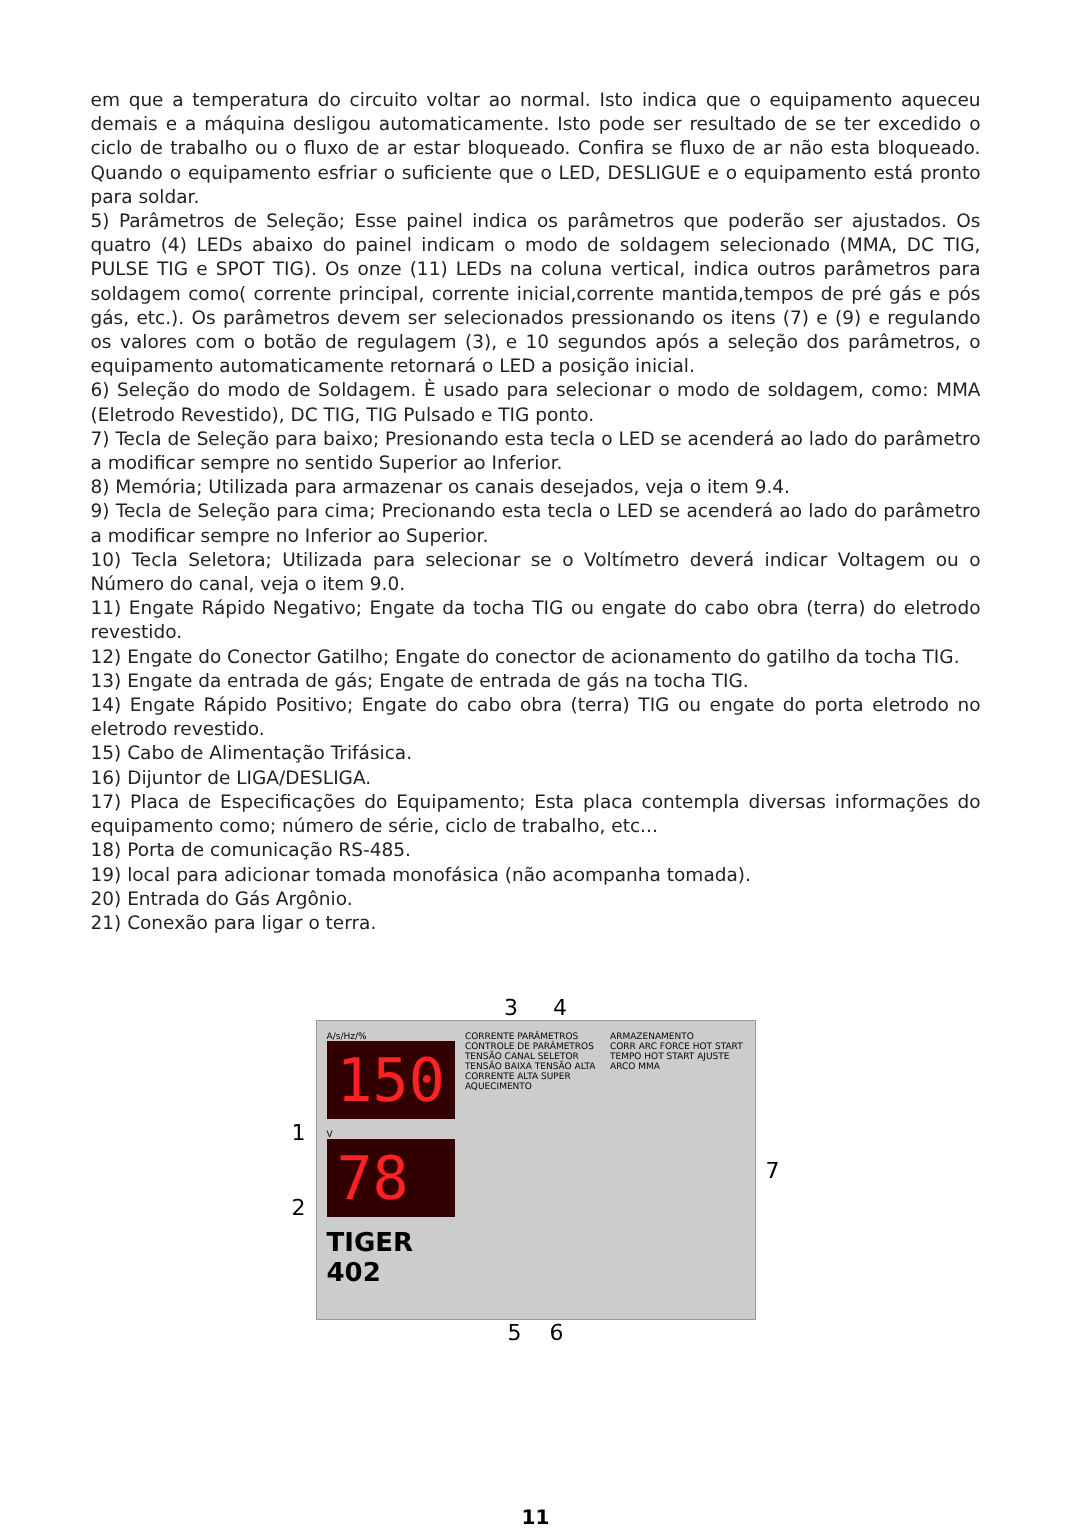em que a temperatura do circuito voltar ao normal. Isto indica que o equipamento aqueceu demais e a máquina desligou automaticamente. Isto pode ser resultado de se ter excedido o ciclo de trabalho ou o fluxo de ar estar bloqueado. Confira se fluxo de ar não esta bloqueado. Quando o equipamento esfriar o suficiente que o LED, DESLIGUE e o equipamento está pronto para soldar.
5) Parâmetros de Seleção; Esse painel indica os parâmetros que poderão ser ajustados. Os quatro (4) LEDs abaixo do painel indicam o modo de soldagem selecionado (MMA, DC TIG, PULSE TIG e SPOT TIG). Os onze (11) LEDs na coluna vertical, indica outros parâmetros para soldagem como( corrente principal, corrente inicial,corrente mantida,tempos de pré gás e pós gás, etc.). Os parâmetros devem ser selecionados pressionando os itens (7) e (9) e regulando os valores com o botão de regulagem (3), e 10 segundos após a seleção dos parâmetros, o equipamento automaticamente retornará o LED a posição inicial.
6) Seleção do modo de Soldagem. È usado para selecionar o modo de soldagem, como: MMA (Eletrodo Revestido), DC TIG, TIG Pulsado e TIG ponto.
7) Tecla de Seleção para baixo; Presionando esta tecla o LED se acenderá ao lado do parâmetro a modificar sempre no sentido Superior ao Inferior.
8) Memória; Utilizada para armazenar os canais desejados, veja o item 9.4.
9) Tecla de Seleção para cima; Precionando esta tecla o LED se acenderá ao lado do parâmetro a modificar sempre no Inferior ao Superior.
10) Tecla Seletora; Utilizada para selecionar se o Voltímetro deverá indicar Voltagem ou o Número do canal, veja o item 9.0.
11) Engate Rápido Negativo; Engate da tocha TIG ou engate do cabo obra (terra) do eletrodo revestido.
12) Engate do Conector Gatilho; Engate do conector de acionamento do gatilho da tocha TIG.
13) Engate da entrada de gás; Engate de entrada de gás na tocha TIG.
14) Engate Rápido Positivo; Engate do cabo obra (terra) TIG ou engate do porta eletrodo no eletrodo revestido.
15) Cabo de Alimentação Trifásica.
16) Dijuntor de LIGA/DESLIGA.
17) Placa de Especificações do Equipamento; Esta placa contempla diversas informações do equipamento como; número de série, ciclo de trabalho, etc...
18) Porta de comunicação RS-485.
19) local para adicionar tomada monofásica (não acompanha tomada).
20) Entrada do Gás Argônio.
21) Conexão para ligar o terra.
3 4
1
2
A/s/Hz/%
150
V
78
TIGER 402
CORRENTE PARÂMETROS
CONTROLE DE PARÂMETROS
TENSÃO CANAL SELETOR
TENSÃO BAIXA TENSÃO ALTA CORRENTE ALTA SUPER AQUECIMENTO
ARMAZENAMENTO
CORR ARC FORCE HOT START TEMPO HOT START AJUSTE ARCO MMA
7
5 6
11